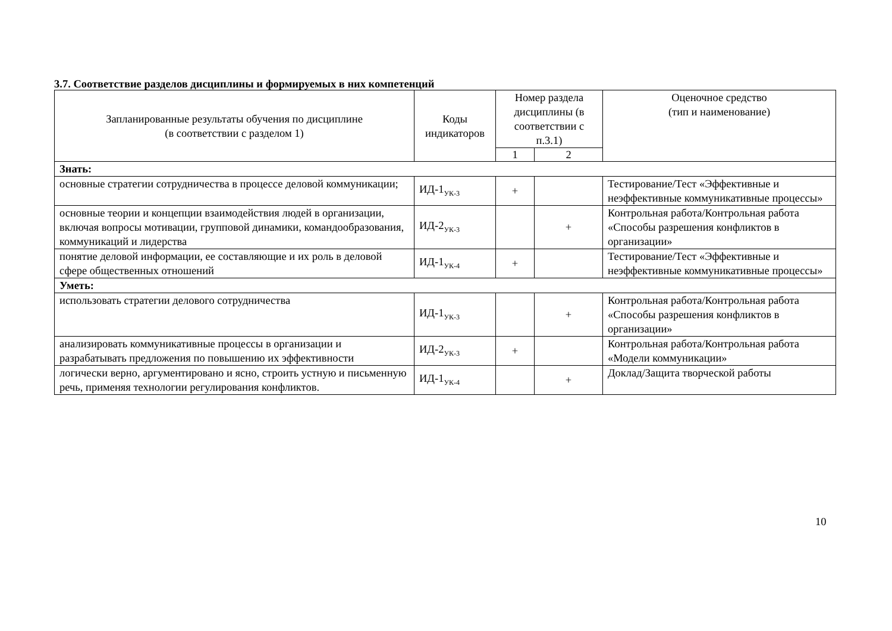3.7. Соответствие разделов дисциплины и формируемых в них компетенций
| Запланированные результаты обучения по дисциплине (в соответствии с разделом 1) | Коды индикаторов | Номер раздела дисциплины (в соответствии с п.3.1) | | Оценочное средство (тип и наименование) |
| --- | --- | --- | --- | --- |
| | | 1 | 2 | |
| Знать: | | | | |
| основные стратегии сотрудничества в процессе деловой коммуникации; | ИД-1<sub>УК-3</sub> | + | | Тестирование/Тест «Эффективные и неэффективные коммуникативные процессы» |
| основные теории и концепции взаимодействия людей в организации, включая вопросы мотивации, групповой динамики, командообразования, коммуникаций и лидерства | ИД-2<sub>УК-3</sub> | | + | Контрольная работа/Контрольная работа «Способы разрешения конфликтов в организации» |
| понятие деловой информации, ее составляющие и их роль в деловой сфере общественных отношений | ИД-1<sub>УК-4</sub> | + | | Тестирование/Тест «Эффективные и неэффективные коммуникативные процессы» |
| Уметь: | | | | |
| использовать стратегии делового сотрудничества | ИД-1<sub>УК-3</sub> | | + | Контрольная работа/Контрольная работа «Способы разрешения конфликтов в организации» |
| анализировать коммуникативные процессы в организации и разрабатывать предложения по повышению их эффективности | ИД-2<sub>УК-3</sub> | + | | Контрольная работа/Контрольная работа «Модели коммуникации» |
| логически верно, аргументировано и ясно, строить устную и письменную речь, применяя технологии регулирования конфликтов. | ИД-1<sub>УК-4</sub> | | + | Доклад/Защита творческой работы |
10